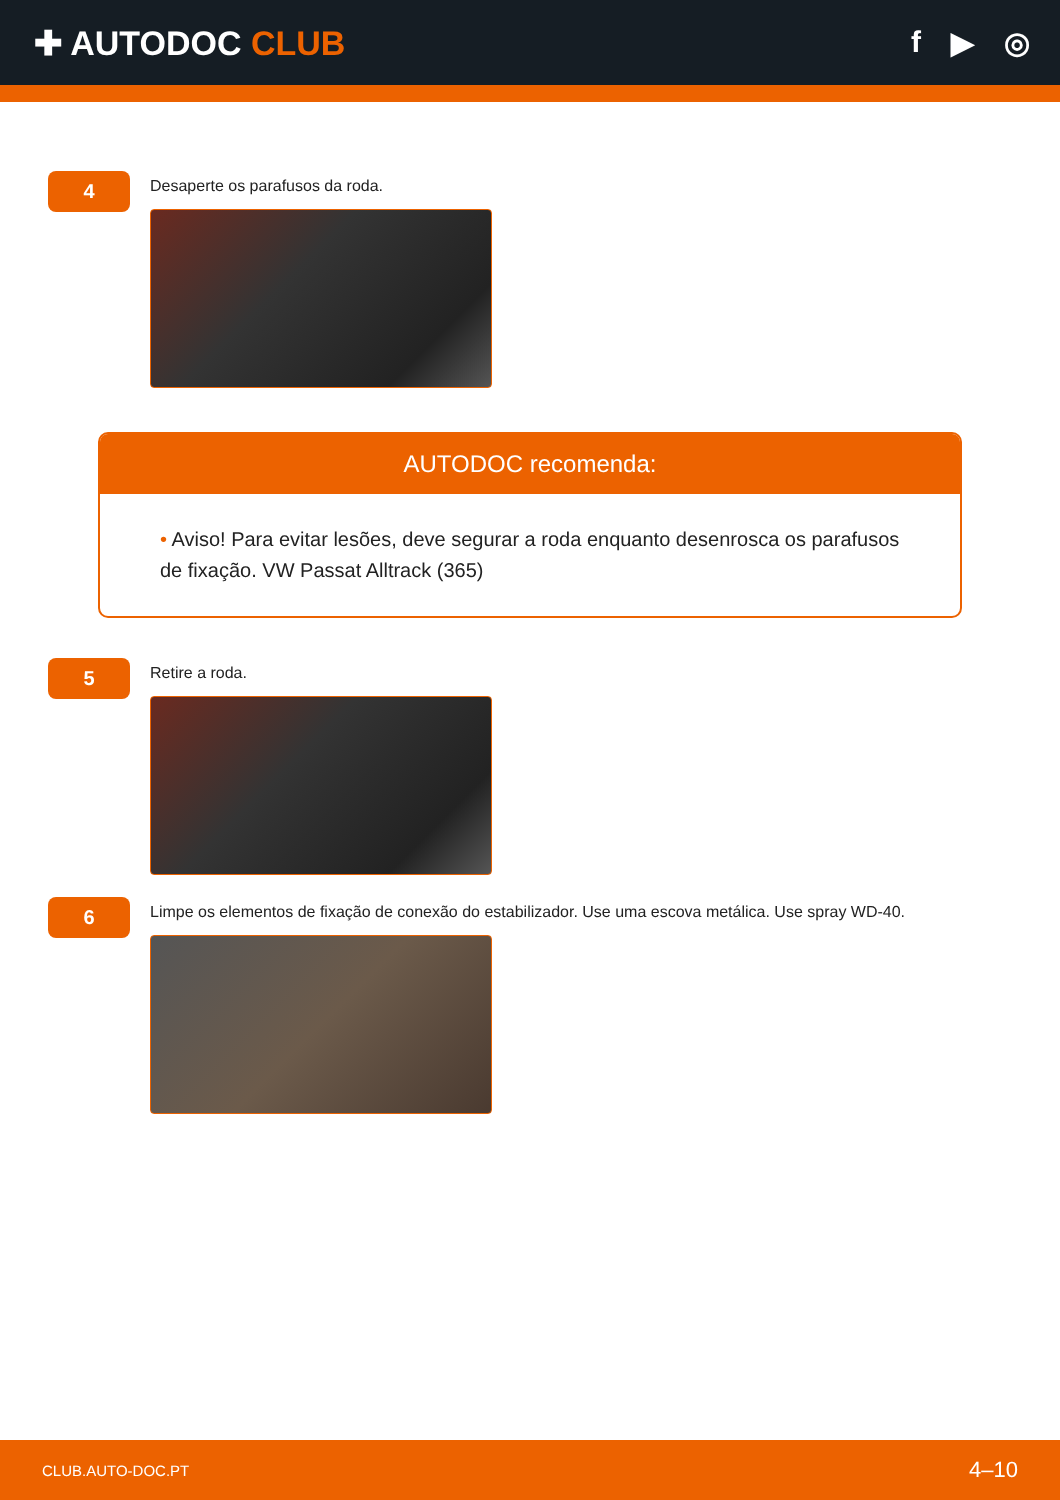✚ AUTODOC CLUB f ▶ ◎
4
Desaperte os parafusos da roda.
AUTODOC recomenda:
• Aviso! Para evitar lesões, deve segurar a roda enquanto desenrosca os parafusos de fixação. VW Passat Alltrack (365)
5
Retire a roda.
6
Limpe os elementos de fixação de conexão do estabilizador. Use uma escova metálica. Use spray WD-40.
CLUB.AUTO-DOC.PT 4–10